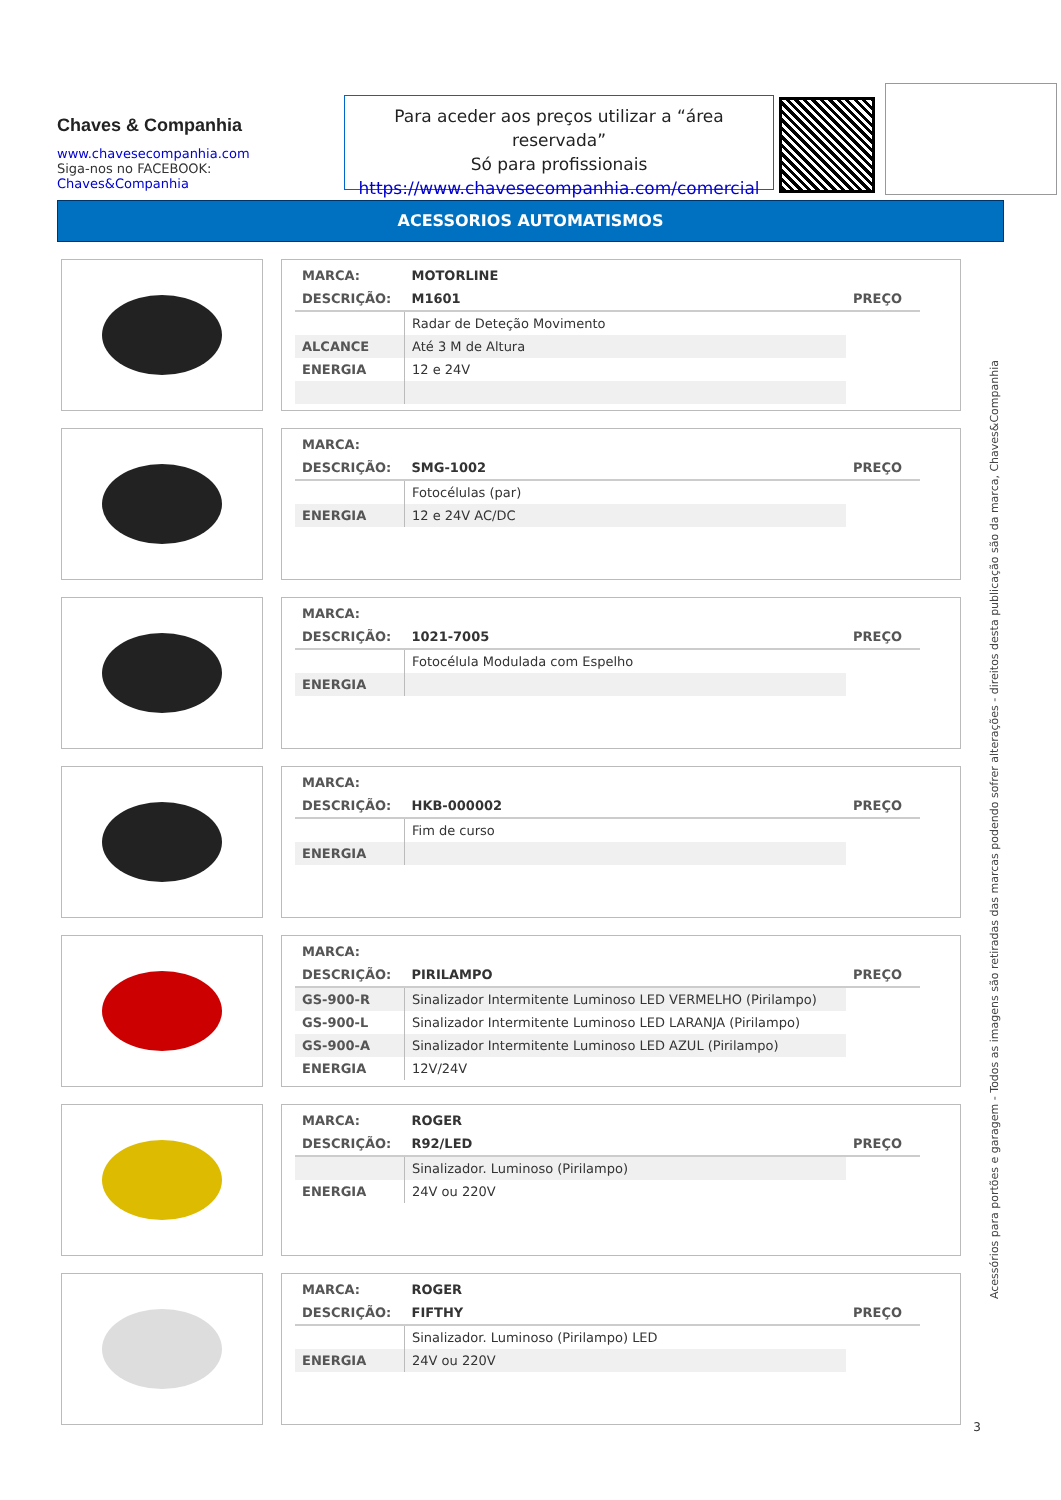Chaves & Companhia
www.chavesecompanhia.com
Siga-nos no FACEBOOK:
Chaves&Companhia
Para aceder aos preços utilizar a “área reservada”
Só para profissionais
https://www.chavesecompanhia.com/comercial
ACESSORIOS AUTOMATISMOS
| MARCA: | MOTORLINE | |
| DESCRIÇÃO: | M1601 | PREÇO |
| | Radar de Deteção Movimento | |
| ALCANCE | Até 3 M de Altura | |
| ENERGIA | 12 e 24V | |
| MARCA: | | |
| DESCRIÇÃO: | SMG-1002 | PREÇO |
| | Fotocélulas (par) | |
| ENERGIA | 12 e 24V AC/DC | |
| MARCA: | | |
| DESCRIÇÃO: | 1021-7005 | PREÇO |
| | Fotocélula Modulada com Espelho | |
| ENERGIA | | |
| MARCA: | | |
| DESCRIÇÃO: | HKB-000002 | PREÇO |
| | Fim de curso | |
| ENERGIA | | |
| MARCA: | | |
| DESCRIÇÃO: | PIRILAMPO | PREÇO |
| GS-900-R | Sinalizador Intermitente Luminoso LED VERMELHO (Pirilampo) | |
| GS-900-L | Sinalizador Intermitente Luminoso LED LARANJA (Pirilampo) | |
| GS-900-A | Sinalizador Intermitente Luminoso LED AZUL (Pirilampo) | |
| ENERGIA | 12V/24V | |
| MARCA: | ROGER | |
| DESCRIÇÃO: | R92/LED | PREÇO |
| | Sinalizador. Luminoso (Pirilampo) | |
| ENERGIA | 24V ou 220V | |
| MARCA: | ROGER | |
| DESCRIÇÃO: | FIFTHY | PREÇO |
| | Sinalizador. Luminoso (Pirilampo) LED | |
| ENERGIA | 24V ou 220V | |
Acessórios para portões e garagem - Todos as imagens são retiradas das marcas podendo sofrer alterações - direitos desta publicação são da marca, Chaves&Companhia
3